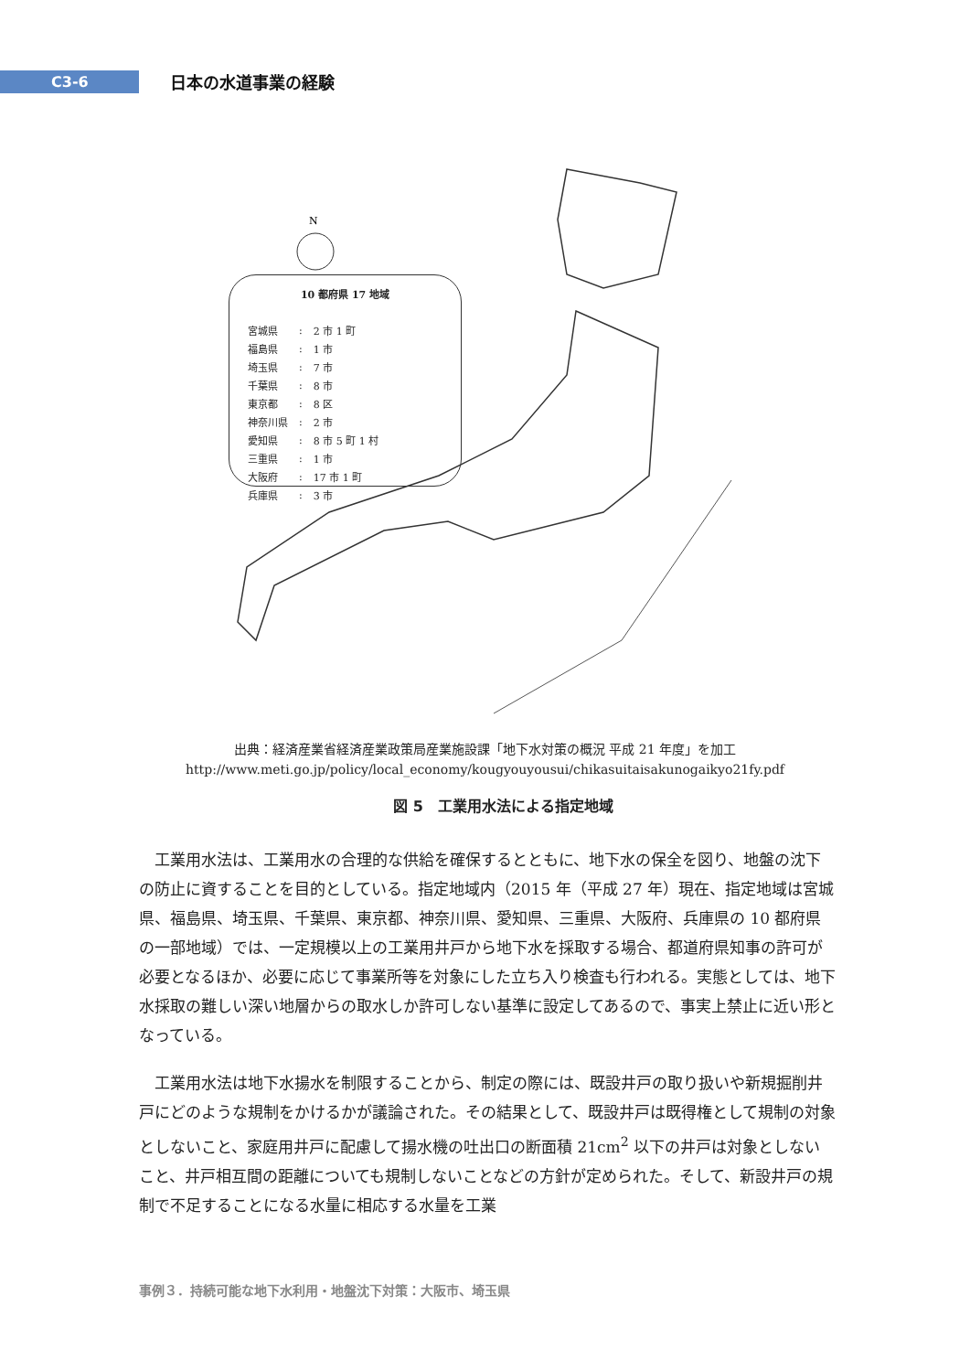C3-6
日本の水道事業の経験
N
10 都府県 17 地域
| 宮城県 | : | 2 市 1 町 |
| 福島県 | : | 1 市 |
| 埼玉県 | : | 7 市 |
| 千葉県 | : | 8 市 |
| 東京都 | : | 8 区 |
| 神奈川県 | : | 2 市 |
| 愛知県 | : | 8 市 5 町 1 村 |
| 三重県 | : | 1 市 |
| 大阪府 | : | 17 市 1 町 |
| 兵庫県 | : | 3 市 |
出典：経済産業省経済産業政策局産業施設課「地下水対策の概況 平成 21 年度」を加工
http://www.meti.go.jp/policy/local_economy/kougyouyousui/chikasuitaisakunogaikyo21fy.pdf
図 5　工業用水法による指定地域
工業用水法は、工業用水の合理的な供給を確保するとともに、地下水の保全を図り、地盤の沈下の防止に資することを目的としている。指定地域内（2015 年（平成 27 年）現在、指定地域は宮城県、福島県、埼玉県、千葉県、東京都、神奈川県、愛知県、三重県、大阪府、兵庫県の 10 都府県の一部地域）では、一定規模以上の工業用井戸から地下水を採取する場合、都道府県知事の許可が必要となるほか、必要に応じて事業所等を対象にした立ち入り検査も行われる。実態としては、地下水採取の難しい深い地層からの取水しか許可しない基準に設定してあるので、事実上禁止に近い形となっている。
工業用水法は地下水揚水を制限することから、制定の際には、既設井戸の取り扱いや新規掘削井戸にどのような規制をかけるかが議論された。その結果として、既設井戸は既得権として規制の対象としないこと、家庭用井戸に配慮して揚水機の吐出口の断面積 21cm<sup>2</sup> 以下の井戸は対象としないこと、井戸相互間の距離についても規制しないことなどの方針が定められた。そして、新設井戸の規制で不足することになる水量に相応する水量を工業
事例３．持続可能な地下水利用・地盤沈下対策：大阪市、埼玉県